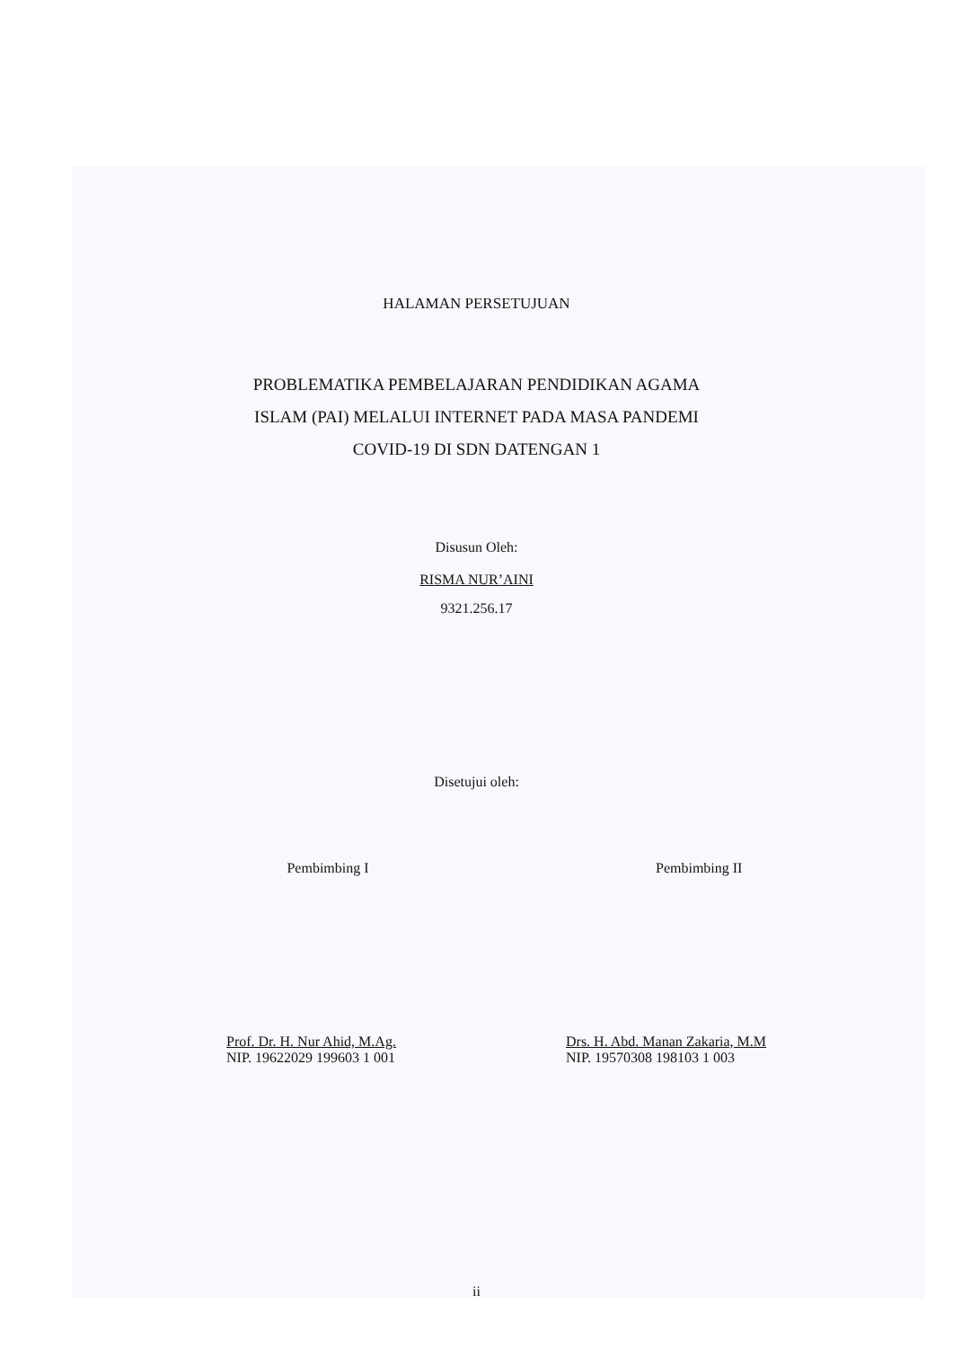HALAMAN PERSETUJUAN
PROBLEMATIKA PEMBELAJARAN PENDIDIKAN AGAMA
ISLAM (PAI) MELALUI INTERNET PADA MASA PANDEMI
COVID-19 DI SDN DATENGAN 1
Disusun Oleh:
RISMA NUR’AINI
9321.256.17
Disetujui oleh:
Pembimbing I Pembimbing II
Prof. Dr. H. Nur Ahid, M.Ag.
NIP. 19622029 199603 1 001
Drs. H. Abd. Manan Zakaria, M.M
NIP. 19570308 198103 1 003
ii